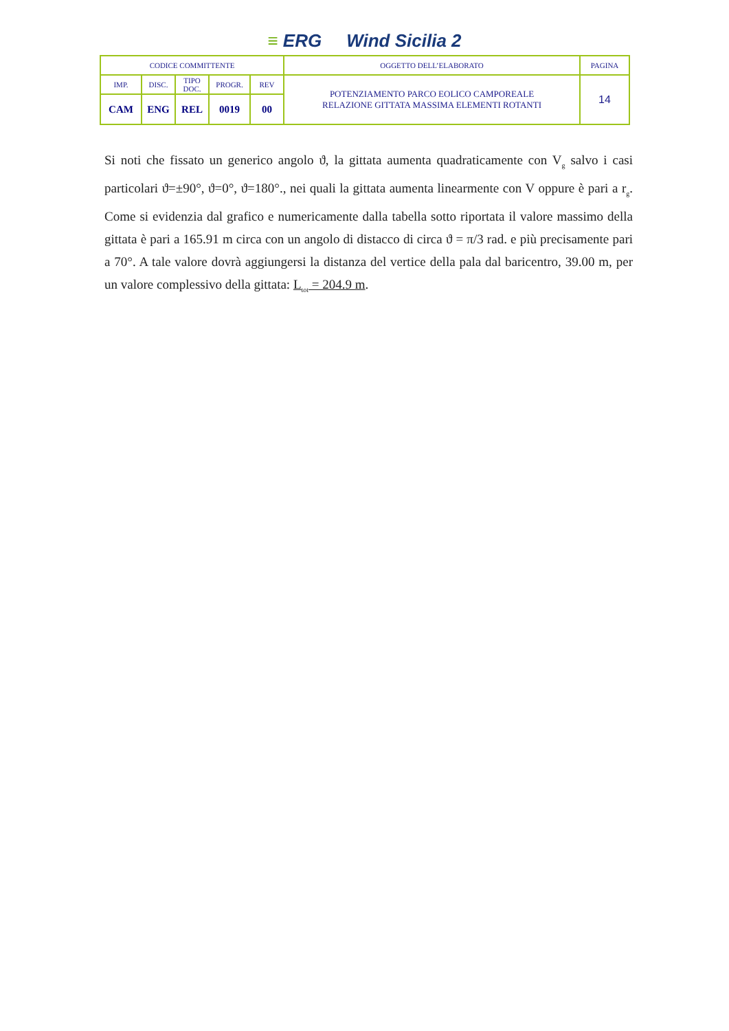≡ ERG Wind Sicilia 2
| CODICE COMMITTENTE | | | | | OGGETTO DELL’ELABORATO | PAGINA |
| IMP. | DISC. | TIPO DOC. | PROGR. | REV | POTENZIAMENTO PARCO EOLICO CAMPOREALE RELAZIONE GITTATA MASSIMA ELEMENTI ROTANTI | 14 |
| CAM | ENG | REL | 0019 | 00 | | |
Si noti che fissato un generico angolo ϑ, la gittata aumenta quadraticamente con V<sub>g</sub> salvo i casi particolari ϑ=±90°, ϑ=0°, ϑ=180°., nei quali la gittata aumenta linearmente con V oppure è pari a r<sub>g</sub>. Come si evidenzia dal grafico e numericamente dalla tabella sotto riportata il valore massimo della gittata è pari a 165.91 m circa con un angolo di distacco di circa ϑ = π/3 rad. e più precisamente pari a 70°. A tale valore dovrà aggiungersi la distanza del vertice della pala dal baricentro, 39.00 m, per un valore complessivo della gittata: L<sub>tot</sub> = 204.9 m.